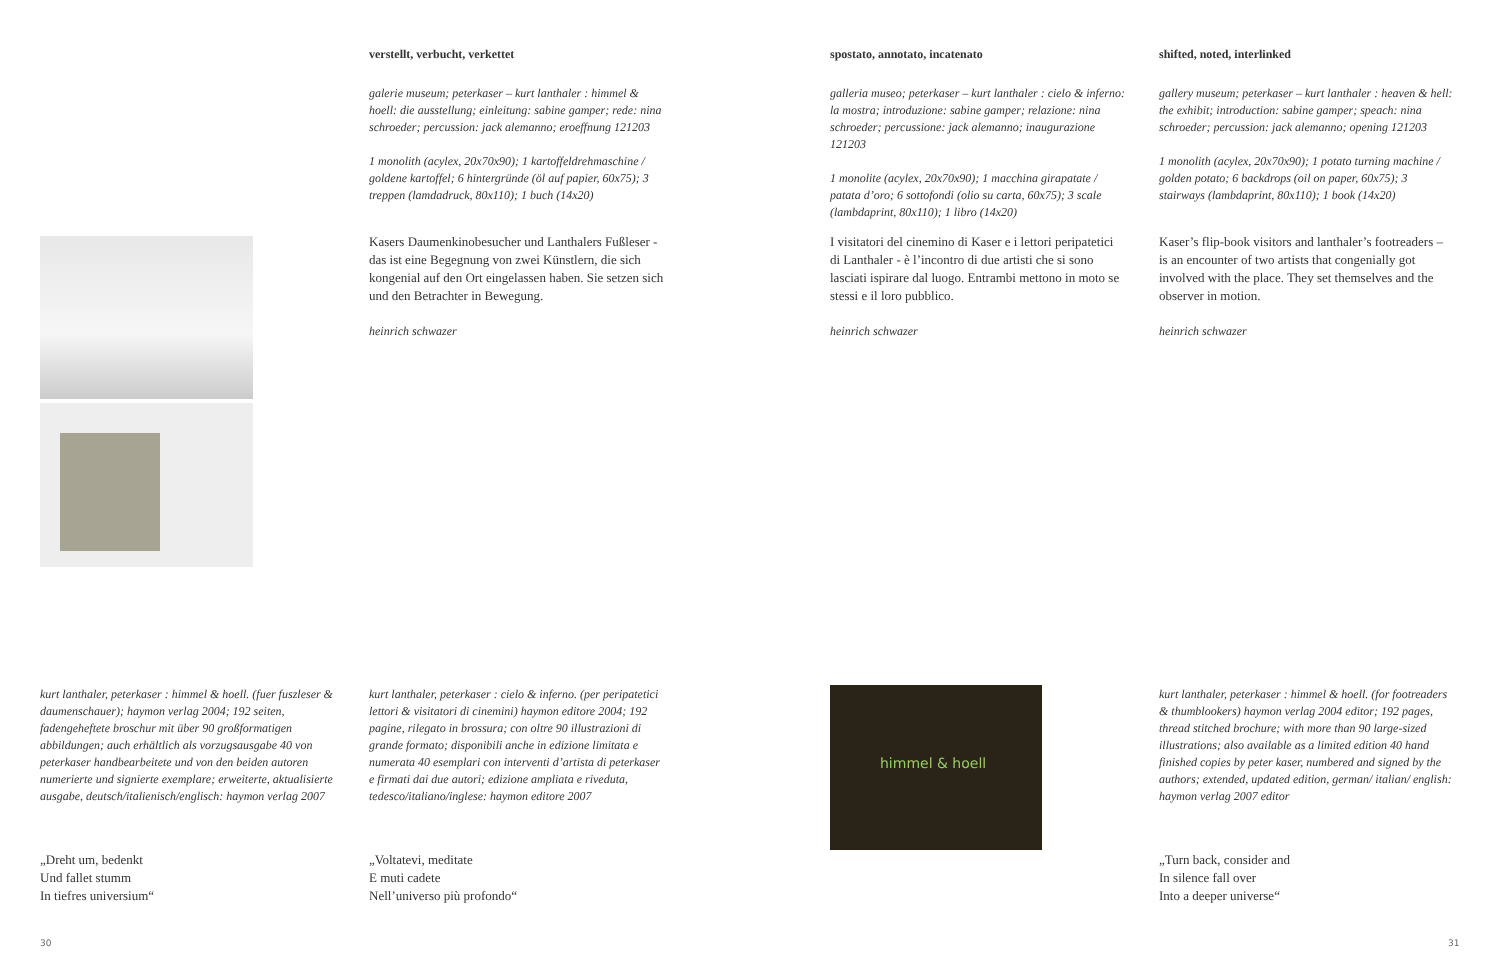himmel & hoell
verstellt, verbucht, verkettet
galerie museum; peterkaser – kurt lanthaler : himmel & hoell: die ausstellung; einleitung: sabine gamper; rede: nina schroeder; percussion: jack alemanno; eroeffnung 121203
1 monolith (acylex, 20x70x90); 1 kartoffeldrehmaschine / goldene kartoffel; 6 hintergründe (öl auf papier, 60x75); 3 treppen (lamdadruck, 80x110); 1 buch (14x20)
spostato, annotato, incatenato
galleria museo; peterkaser – kurt lanthaler : cielo & inferno: la mostra; introduzione: sabine gamper; relazione: nina schroeder; percussione: jack alemanno; inaugurazione 121203
1 monolite (acylex, 20x70x90); 1 macchina girapatate / patata d’oro; 6 sottofondi (olio su carta, 60x75); 3 scale (lambdaprint, 80x110); 1 libro (14x20)
shifted, noted, interlinked
gallery museum; peterkaser – kurt lanthaler : heaven & hell: the exhibit; introduction: sabine gamper; speach: nina schroeder; percussion: jack alemanno; opening 121203
1 monolith (acylex, 20x70x90); 1 potato turning machine / golden potato; 6 backdrops (oil on paper, 60x75); 3 stairways (lambdaprint, 80x110); 1 book (14x20)
Kasers Daumenkinobesucher und Lanthalers Fußleser - das ist eine Begegnung von zwei Künstlern, die sich kongenial auf den Ort eingelassen haben. Sie setzen sich und den Betrachter in Bewegung.
heinrich schwazer
I visitatori del cinemino di Kaser e i lettori peripatetici di Lanthaler - è l’incontro di due artisti che si sono lasciati ispirare dal luogo. Entrambi mettono in moto se stessi e il loro pubblico.
heinrich schwazer
Kaser’s flip-book visitors and lanthaler’s footreaders – is an encounter of two artists that congenially got involved with the place. They set themselves and the observer in motion.
heinrich schwazer
kurt lanthaler, peterkaser : himmel & hoell. (fuer fuszleser & daumenschauer); haymon verlag 2004; 192 seiten, fadengeheftete broschur mit über 90 großformatigen abbildungen; auch erhältlich als vorzugsausgabe 40 von peterkaser handbearbeitete und von den beiden autoren numerierte und signierte exemplare; erweiterte, aktualisierte ausgabe, deutsch/italienisch/englisch: haymon verlag 2007
„Dreht um, bedenkt
Und fallet stumm
In tiefres universium“
kurt lanthaler, peterkaser : cielo & inferno. (per peripatetici lettori & visitatori di cinemini) haymon editore 2004; 192 pagine, rilegato in brossura; con oltre 90 illustrazioni di grande formato; disponibili anche in edizione limitata e numerata 40 esemplari con interventi d’artista di peterkaser e firmati dai due autori; edizione ampliata e riveduta, tedesco/italiano/inglese: haymon editore 2007
„Voltatevi, meditate
E muti cadete
Nell’universo più profondo“
kurt lanthaler, peterkaser : himmel & hoell. (for footreaders & thumblookers) haymon verlag 2004 editor; 192 pages, thread stitched brochure; with more than 90 large-sized illustrations; also available as a limited edition 40 hand finished copies by peter kaser, numbered and signed by the authors; extended, updated edition, german/ italian/ english: haymon verlag 2007 editor
„Turn back, consider and
In silence fall over
Into a deeper universe“
30 31